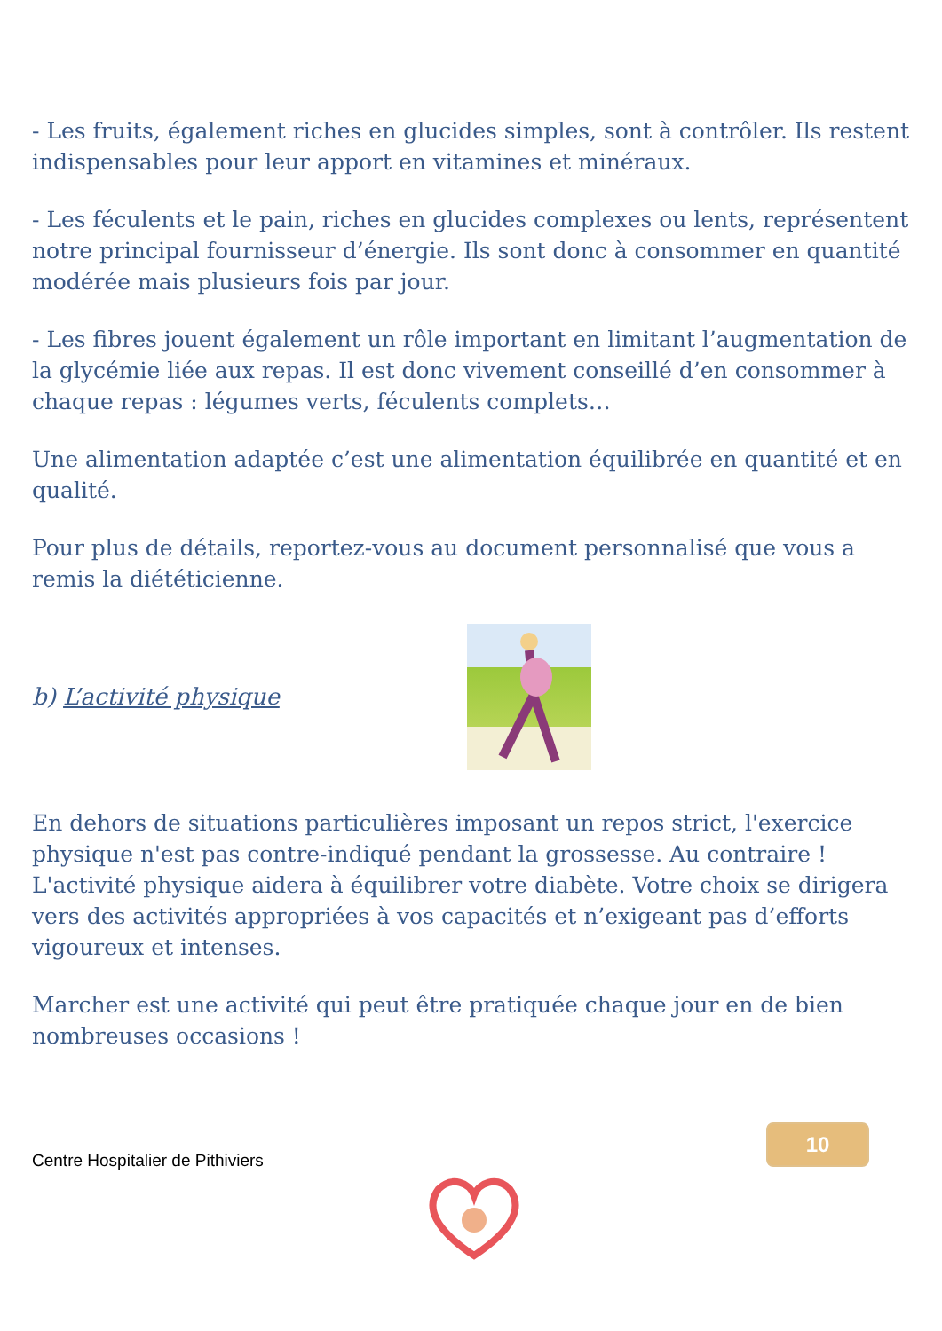- Les fruits, également riches en glucides simples, sont à contrôler. Ils restent indispensables pour leur apport en vitamines et minéraux.
- Les féculents et le pain, riches en glucides complexes ou lents, représentent notre principal fournisseur d’énergie. Ils sont donc à consommer en quantité modérée mais plusieurs fois par jour.
- Les fibres jouent également un rôle important en limitant l’augmentation de la glycémie liée aux repas. Il est donc vivement conseillé d’en consommer à chaque repas : légumes verts, féculents complets…
Une alimentation adaptée c’est une alimentation équilibrée en quantité et en qualité.
Pour plus de détails, reportez-vous au document personnalisé que vous a remis la diététicienne.
b) L’activité physique
En dehors de situations particulières imposant un repos strict, l'exercice physique n'est pas contre-indiqué pendant la grossesse. Au contraire ! L'activité physique aidera à équilibrer votre diabète. Votre choix se dirigera vers des activités appropriées à vos capacités et n’exigeant pas d’efforts vigoureux et intenses.
Marcher est une activité qui peut être pratiquée chaque jour en de bien nombreuses occasions !
Centre Hospitalier de Pithiviers
10